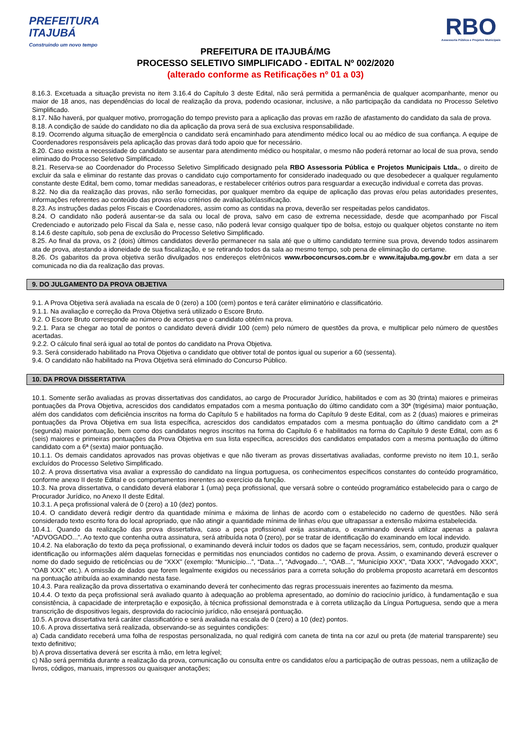PREFEITURA
ITAJUBÁ
Construindo um novo tempo
RBO
Assessoria Pública e Projetos Municipais
PREFEITURA DE ITAJUBÁ/MG
PROCESSO SELETIVO SIMPLIFICADO - EDITAL Nº 002/2020
(alterado conforme as Retificações nº 01 a 03)
8.16.3. Excetuada a situação prevista no item 3.16.4 do Capítulo 3 deste Edital, não será permitida a permanência de qualquer acompanhante, menor ou maior de 18 anos, nas dependências do local de realização da prova, podendo ocasionar, inclusive, a não participação da candidata no Processo Seletivo Simplificado.
8.17. Não haverá, por qualquer motivo, prorrogação do tempo previsto para a aplicação das provas em razão de afastamento do candidato da sala de prova.
8.18. A condição de saúde do candidato no dia da aplicação da prova será de sua exclusiva responsabilidade.
8.19. Ocorrendo alguma situação de emergência o candidato será encaminhado para atendimento médico local ou ao médico de sua confiança. A equipe de Coordenadores responsáveis pela aplicação das provas dará todo apoio que for necessário.
8.20. Caso exista a necessidade do candidato se ausentar para atendimento médico ou hospitalar, o mesmo não poderá retornar ao local de sua prova, sendo eliminado do Processo Seletivo Simplificado.
8.21. Reserva-se ao Coordenador do Processo Seletivo Simplificado designado pela RBO Assessoria Pública e Projetos Municipais Ltda., o direito de excluir da sala e eliminar do restante das provas o candidato cujo comportamento for considerado inadequado ou que desobedecer a qualquer regulamento constante deste Edital, bem como, tomar medidas saneadoras, e restabelecer critérios outros para resguardar a execução individual e correta das provas.
8.22. No dia da realização das provas, não serão fornecidas, por qualquer membro da equipe de aplicação das provas e/ou pelas autoridades presentes, informações referentes ao conteúdo das provas e/ou critérios de avaliação/classificação.
8.23. As instruções dadas pelos Fiscais e Coordenadores, assim como as contidas na prova, deverão ser respeitadas pelos candidatos.
8.24. O candidato não poderá ausentar-se da sala ou local de prova, salvo em caso de extrema necessidade, desde que acompanhado por Fiscal Credenciado e autorizado pelo Fiscal da Sala e, nesse caso, não poderá levar consigo qualquer tipo de bolsa, estojo ou qualquer objetos constante no item 8.14.6 deste capítulo, sob pena de exclusão do Processo Seletivo Simplificado.
8.25. Ao final da prova, os 2 (dois) últimos candidatos deverão permanecer na sala até que o ultimo candidato termine sua prova, devendo todos assinarem ata de prova, atestando a idoneidade de sua fiscalização, e se retirando todos da sala ao mesmo tempo, sob pena de eliminação do certame.
8.26. Os gabaritos da prova objetiva serão divulgados nos endereços eletrônicos www.rboconcursos.com.br e www.itajuba.mg.gov.br em data a ser comunicada no dia da realização das provas.
9. DO JULGAMENTO DA PROVA OBJETIVA
9.1. A Prova Objetiva será avaliada na escala de 0 (zero) a 100 (cem) pontos e terá caráter eliminatório e classificatório.
9.1.1. Na avaliação e correção da Prova Objetiva será utilizado o Escore Bruto.
9.2. O Escore Bruto corresponde ao número de acertos que o candidato obtém na prova.
9.2.1. Para se chegar ao total de pontos o candidato deverá dividir 100 (cem) pelo número de questões da prova, e multiplicar pelo número de questões acertadas.
9.2.2. O cálculo final será igual ao total de pontos do candidato na Prova Objetiva.
9.3. Será considerado habilitado na Prova Objetiva o candidato que obtiver total de pontos igual ou superior a 60 (sessenta).
9.4. O candidato não habilitado na Prova Objetiva será eliminado do Concurso Público.
10. DA PROVA DISSERTATIVA
10.1. Somente serão avaliadas as provas dissertativas dos candidatos, ao cargo de Procurador Jurídico, habilitados e com as 30 (trinta) maiores e primeiras pontuações da Prova Objetiva, acrescidos dos candidatos empatados com a mesma pontuação do último candidato com a 30ª (trigésima) maior pontuação, além dos candidatos com deficiência inscritos na forma do Capítulo 5 e habilitados na forma do Capítulo 9 deste Edital, com as 2 (duas) maiores e primeiras pontuações da Prova Objetiva em sua lista específica, acrescidos dos candidatos empatados com a mesma pontuação do último candidato com a 2ª (segunda) maior pontuação, bem como dos candidatos negros inscritos na forma do Capítulo 6 e habilitados na forma do Capítulo 9 deste Edital, com as 6 (seis) maiores e primeiras pontuações da Prova Objetiva em sua lista específica, acrescidos dos candidatos empatados com a mesma pontuação do último candidato com a 6ª (sexta) maior pontuação.
10.1.1. Os demais candidatos aprovados nas provas objetivas e que não tiveram as provas dissertativas avaliadas, conforme previsto no item 10.1, serão excluídos do Processo Seletivo Simplificado.
10.2. A prova dissertativa visa avaliar a expressão do candidato na língua portuguesa, os conhecimentos específicos constantes do conteúdo programático, conforme anexo II deste Edital e os comportamentos inerentes ao exercício da função.
10.3. Na prova dissertativa, o candidato deverá elaborar 1 (uma) peça profissional, que versará sobre o conteúdo programático estabelecido para o cargo de Procurador Jurídico, no Anexo II deste Edital.
10.3.1. A peça profissional valerá de 0 (zero) a 10 (dez) pontos.
10.4. O candidato deverá redigir dentro da quantidade mínima e máxima de linhas de acordo com o estabelecido no caderno de questões. Não será considerado texto escrito fora do local apropriado, que não atingir a quantidade mínima de linhas e/ou que ultrapassar a extensão máxima estabelecida.
10.4.1. Quando da realização das prova dissertativa, caso a peça profissional exija assinatura, o examinando deverá utilizar apenas a palavra “ADVOGADO...”. Ao texto que contenha outra assinatura, será atribuída nota 0 (zero), por se tratar de identificação do examinando em local indevido.
10.4.2. Na elaboração do texto da peça profissional, o examinando deverá incluir todos os dados que se façam necessários, sem, contudo, produzir qualquer identificação ou informações além daquelas fornecidas e permitidas nos enunciados contidos no caderno de prova. Assim, o examinando deverá escrever o nome do dado seguido de reticências ou de “XXX” (exemplo: “Município...”, “Data...”, “Advogado...”, “OAB...”, “Município XXX”, “Data XXX”, “Advogado XXX”, “OAB XXX” etc.). A omissão de dados que forem legalmente exigidos ou necessários para a correta solução do problema proposto acarretará em descontos na pontuação atribuída ao examinando nesta fase.
10.4.3. Para realização da prova dissertativa o examinando deverá ter conhecimento das regras processuais inerentes ao fazimento da mesma.
10.4.4. O texto da peça profissional será avaliado quanto à adequação ao problema apresentado, ao domínio do raciocínio jurídico, à fundamentação e sua consistência, à capacidade de interpretação e exposição, à técnica profissional demonstrada e à correta utilização da Língua Portuguesa, sendo que a mera transcrição de dispositivos legais, desprovida do raciocínio jurídico, não ensejará pontuação.
10.5. A prova dissertativa terá caráter classificatório e será avaliada na escala de 0 (zero) a 10 (dez) pontos.
10.6. A prova dissertativa será realizada, observando-se as seguintes condições:
a) Cada candidato receberá uma folha de respostas personalizada, no qual redigirá com caneta de tinta na cor azul ou preta (de material transparente) seu texto definitivo;
b) A prova dissertativa deverá ser escrita à mão, em letra legível;
c) Não será permitida durante a realização da prova, comunicação ou consulta entre os candidatos e/ou a participação de outras pessoas, nem a utilização de livros, códigos, manuais, impressos ou quaisquer anotações;